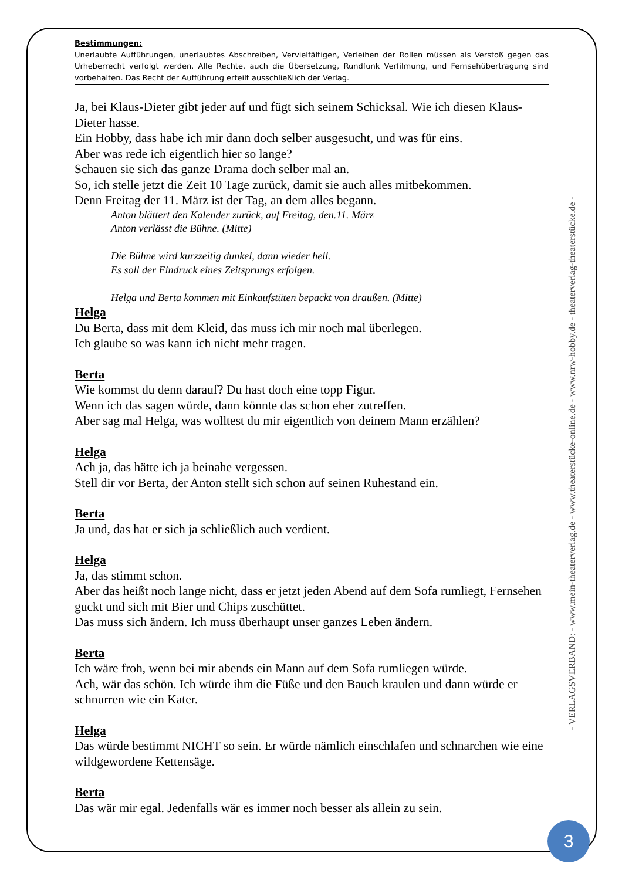Bestimmungen:
Unerlaubte Aufführungen, unerlaubtes Abschreiben, Vervielfältigen, Verleihen der Rollen müssen als Verstoß gegen das Urheberrecht verfolgt werden. Alle Rechte, auch die Übersetzung, Rundfunk Verfilmung, und Fernsehübertragung sind vorbehalten. Das Recht der Aufführung erteilt ausschließlich der Verlag.
Ja, bei Klaus-Dieter gibt jeder auf und fügt sich seinem Schicksal. Wie ich diesen Klaus-Dieter hasse.
Ein Hobby, dass habe ich mir dann doch selber ausgesucht, und was für eins.
Aber was rede ich eigentlich hier so lange?
Schauen sie sich das ganze Drama doch selber mal an.
So, ich stelle jetzt die Zeit 10 Tage zurück, damit sie auch alles mitbekommen.
Denn Freitag der 11. März ist der Tag, an dem alles begann.
Anton blättert den Kalender zurück, auf Freitag, den.11. März
Anton verlässt die Bühne. (Mitte)
Die Bühne wird kurzzeitig dunkel, dann wieder hell.
Es soll der Eindruck eines Zeitsprungs erfolgen.
Helga und Berta kommen mit Einkaufstüten bepackt von draußen. (Mitte)
Helga
Du Berta, dass mit dem Kleid, das muss ich mir noch mal überlegen.
Ich glaube so was kann ich nicht mehr tragen.
Berta
Wie kommst du denn darauf? Du hast doch eine topp Figur.
Wenn ich das sagen würde, dann könnte das schon eher zutreffen.
Aber sag mal Helga, was wolltest du mir eigentlich von deinem Mann erzählen?
Helga
Ach ja, das hätte ich ja beinahe vergessen.
Stell dir vor Berta, der Anton stellt sich schon auf seinen Ruhestand ein.
Berta
Ja und, das hat er sich ja schließlich auch verdient.
Helga
Ja, das stimmt schon.
Aber das heißt noch lange nicht, dass er jetzt jeden Abend auf dem Sofa rumliegt, Fernsehen guckt und sich mit Bier und Chips zuschüttet.
Das muss sich ändern. Ich muss überhaupt unser ganzes Leben ändern.
Berta
Ich wäre froh, wenn bei mir abends ein Mann auf dem Sofa rumliegen würde.
Ach, wär das schön. Ich würde ihm die Füße und den Bauch kraulen und dann würde er schnurren wie ein Kater.
Helga
Das würde bestimmt NICHT so sein. Er würde nämlich einschlafen und schnarchen wie eine wildgewordene Kettensäge.
Berta
Das wär mir egal. Jedenfalls wär es immer noch besser als allein zu sein.
- VERLAGSVERBAND: - www.mein-theaterverlag.de - www.theaterstücke-online.de - www.nrw-hobby.de - theaterverlag-theaterstücke.de -
3